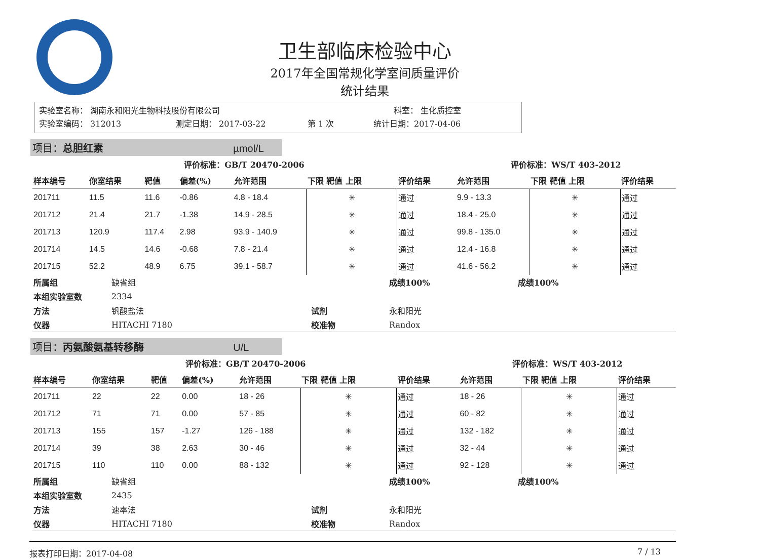卫生部临床检验中心
2017年全国常规化学室间质量评价
统计结果
实验室名称： 湖南永和阳光生物科技股份有限公司 科室： 生化质控室
实验室编码： 312013 测定日期： 2017-03-22 第 1 次 统计日期：2017-04-06
项目：总胆红素 µmol/L
| 评价标准：GB/T 20470-2006 | | | | | | | | 评价标准：WS/T 403-2012 | | |
| --- | --- | --- | --- | --- | --- | --- | --- | --- | --- | --- |
| 样本编号 | 你室结果 | 靶值 | 偏差(%) | 允许范围 | 下限 靶值 上限 | 评价结果 | | 允许范围 | 下限 靶值 上限 | 评价结果 |
| 201711 | 11.5 | 11.6 | -0.86 | 4.8 - 18.4 | ✳ | 通过 | | 9.9 - 13.3 | ✳ | 通过 |
| 201712 | 21.4 | 21.7 | -1.38 | 14.9 - 28.5 | ✳ | 通过 | | 18.4 - 25.0 | ✳ | 通过 |
| 201713 | 120.9 | 117.4 | 2.98 | 93.9 - 140.9 | ✳ | 通过 | | 99.8 - 135.0 | ✳ | 通过 |
| 201714 | 14.5 | 14.6 | -0.68 | 7.8 - 21.4 | ✳ | 通过 | | 12.4 - 16.8 | ✳ | 通过 |
| 201715 | 52.2 | 48.9 | 6.75 | 39.1 - 58.7 | ✳ | 通过 | | 41.6 - 56.2 | ✳ | 通过 |
| 所属组 | 缺省组 | | 成绩100% | 成绩100% |
| 本组实验室数 | 2334 | | | |
| 方法 | 钒酸盐法 | 试剂 | 永和阳光 | |
| 仪器 | HITACHI 7180 | 校准物 | Randox | |
项目：丙氨酸氨基转移酶 U/L
| 评价标准：GB/T 20470-2006 | | | | | | | | 评价标准：WS/T 403-2012 | | |
| --- | --- | --- | --- | --- | --- | --- | --- | --- | --- | --- |
| 样本编号 | 你室结果 | 靶值 | 偏差(%) | 允许范围 | 下限 靶值 上限 | 评价结果 | | 允许范围 | 下限 靶值 上限 | 评价结果 |
| 201711 | 22 | 22 | 0.00 | 18 - 26 | ✳ | 通过 | | 18 - 26 | ✳ | 通过 |
| 201712 | 71 | 71 | 0.00 | 57 - 85 | ✳ | 通过 | | 60 - 82 | ✳ | 通过 |
| 201713 | 155 | 157 | -1.27 | 126 - 188 | ✳ | 通过 | | 132 - 182 | ✳ | 通过 |
| 201714 | 39 | 38 | 2.63 | 30 - 46 | ✳ | 通过 | | 32 - 44 | ✳ | 通过 |
| 201715 | 110 | 110 | 0.00 | 88 - 132 | ✳ | 通过 | | 92 - 128 | ✳ | 通过 |
| 所属组 | 缺省组 | | 成绩100% | 成绩100% |
| 本组实验室数 | 2435 | | | |
| 方法 | 速率法 | 试剂 | 永和阳光 | |
| 仪器 | HITACHI 7180 | 校准物 | Randox | |
报表打印日期：2017-04-08 7 / 13